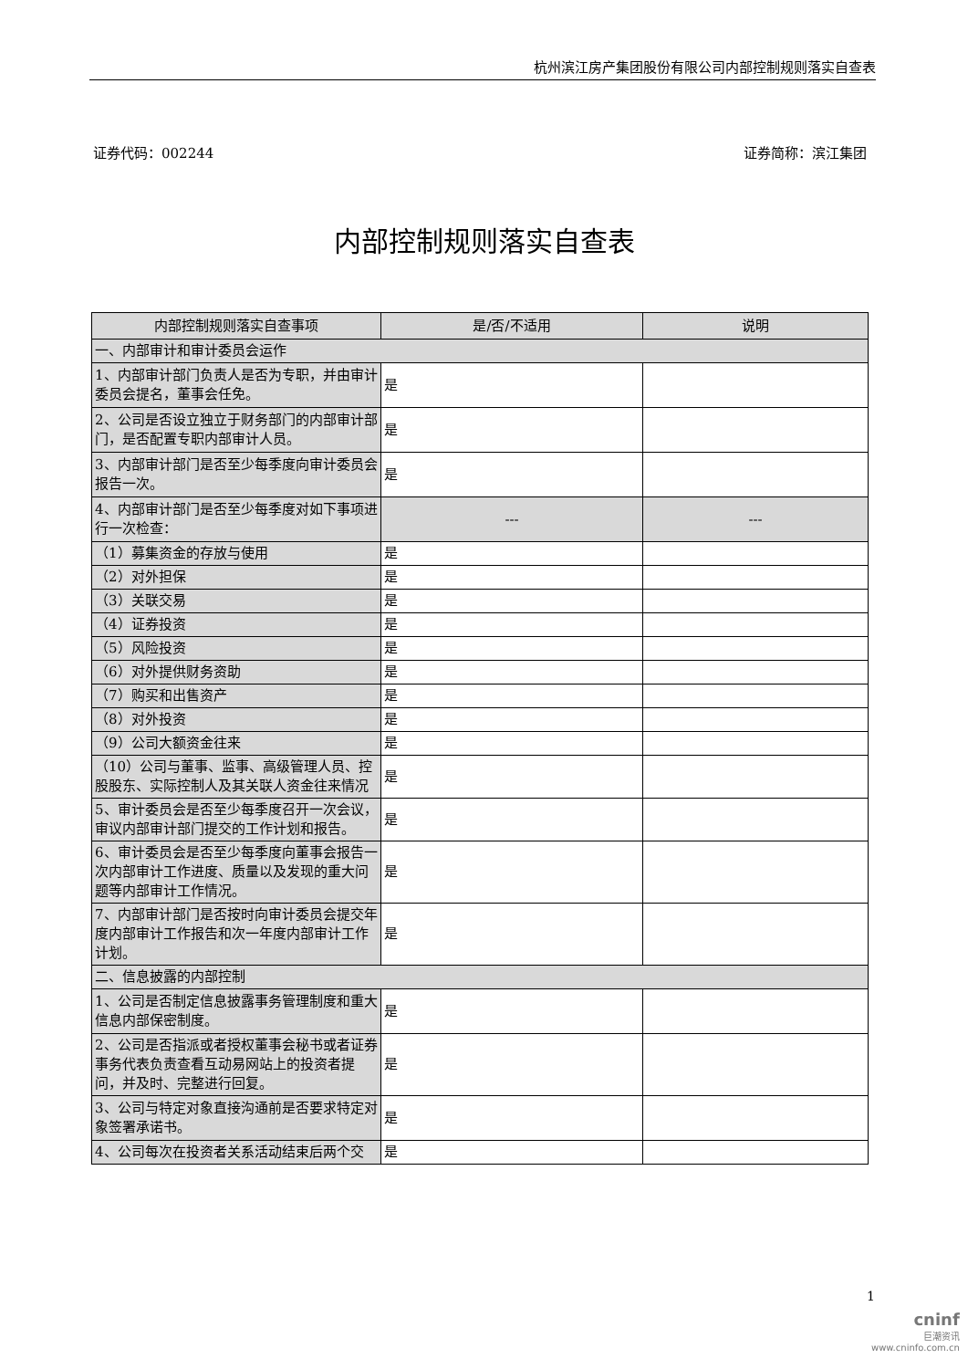杭州滨江房产集团股份有限公司内部控制规则落实自查表
证券代码：002244 证券简称：滨江集团
内部控制规则落实自查表
| 内部控制规则落实自查事项 | 是/否/不适用 | 说明 |
| --- | --- | --- |
| 一、内部审计和审计委员会运作 | | |
| 1、内部审计部门负责人是否为专职，并由审计委员会提名，董事会任免。 | 是 | |
| 2、公司是否设立独立于财务部门的内部审计部门，是否配置专职内部审计人员。 | 是 | |
| 3、内部审计部门是否至少每季度向审计委员会报告一次。 | 是 | |
| 4、内部审计部门是否至少每季度对如下事项进行一次检查： | --- | --- |
| （1）募集资金的存放与使用 | 是 | |
| （2）对外担保 | 是 | |
| （3）关联交易 | 是 | |
| （4）证券投资 | 是 | |
| （5）风险投资 | 是 | |
| （6）对外提供财务资助 | 是 | |
| （7）购买和出售资产 | 是 | |
| （8）对外投资 | 是 | |
| （9）公司大额资金往来 | 是 | |
| （10）公司与董事、监事、高级管理人员、控股股东、实际控制人及其关联人资金往来情况 | 是 | |
| 5、审计委员会是否至少每季度召开一次会议，审议内部审计部门提交的工作计划和报告。 | 是 | |
| 6、审计委员会是否至少每季度向董事会报告一次内部审计工作进度、质量以及发现的重大问题等内部审计工作情况。 | 是 | |
| 7、内部审计部门是否按时向审计委员会提交年度内部审计工作报告和次一年度内部审计工作计划。 | 是 | |
| 二、信息披露的内部控制 | | |
| 1、公司是否制定信息披露事务管理制度和重大信息内部保密制度。 | 是 | |
| 2、公司是否指派或者授权董事会秘书或者证券事务代表负责查看互动易网站上的投资者提问，并及时、完整进行回复。 | 是 | |
| 3、公司与特定对象直接沟通前是否要求特定对象签署承诺书。 | 是 | |
| 4、公司每次在投资者关系活动结束后两个交 | 是 | |
1
cninf
巨潮资讯
www.cninfo.com.cn